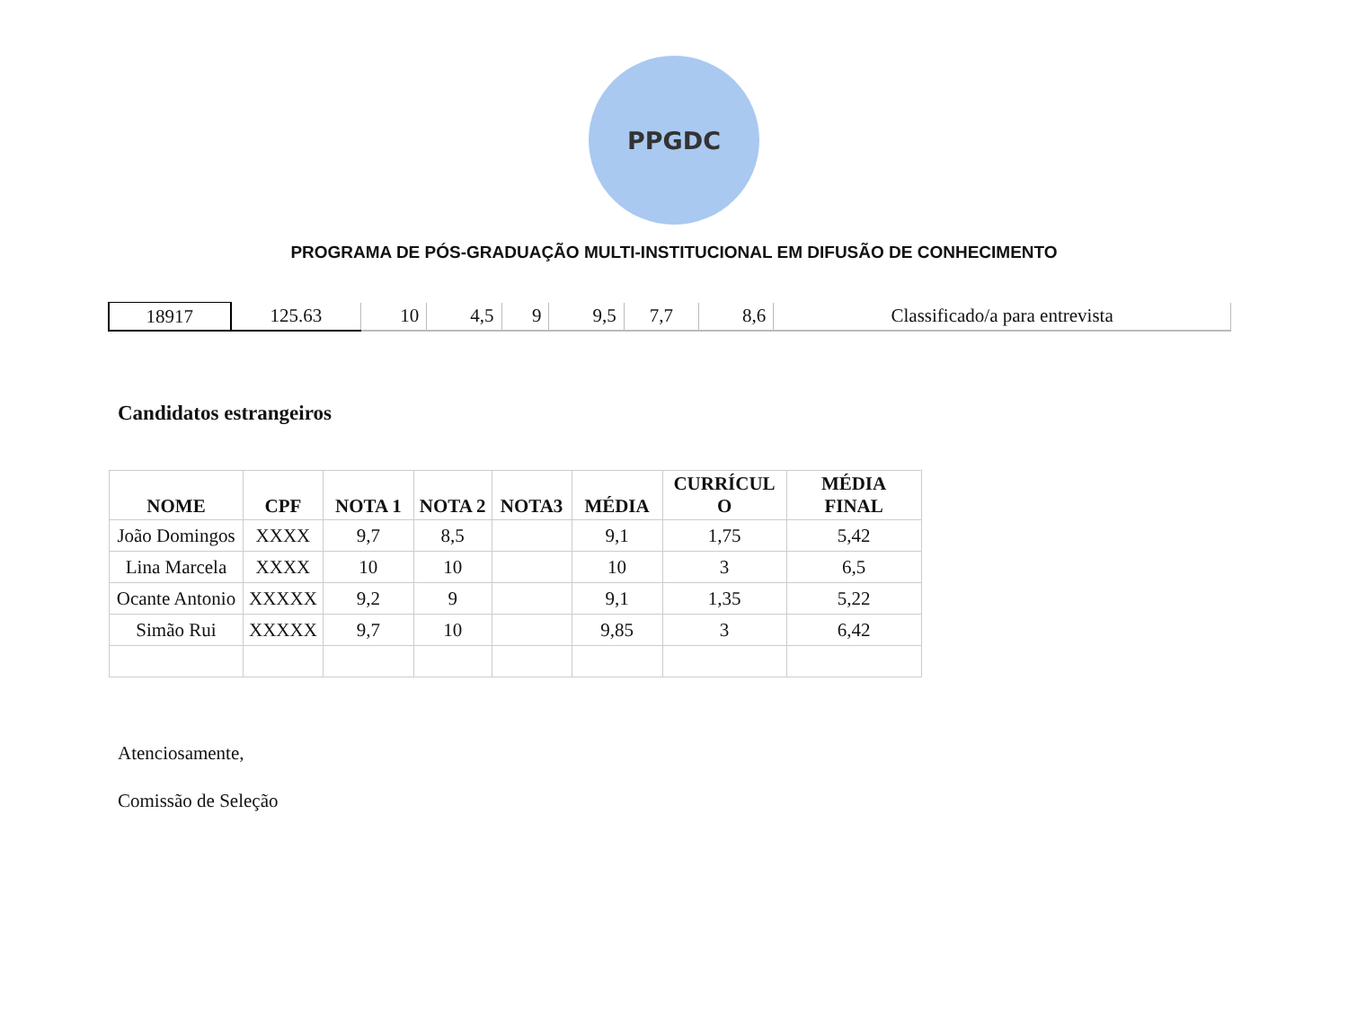PPGDC
PROGRAMA DE PÓS-GRADUAÇÃO MULTI-INSTITUCIONAL EM DIFUSÃO DE CONHECIMENTO
| 18917 | 125.63 | 10 | 4,5 | 9 | 9,5 | 7,7 | 8,6 | Classificado/a para entrevista |
Candidatos estrangeiros
| NOME | CPF | NOTA 1 | NOTA 2 | NOTA3 | MÉDIA | CURRÍCUL O | MÉDIA FINAL |
| --- | --- | --- | --- | --- | --- | --- | --- |
| João Domingos | XXXX | 9,7 | 8,5 | | 9,1 | 1,75 | 5,42 |
| Lina Marcela | XXXX | 10 | 10 | | 10 | 3 | 6,5 |
| Ocante Antonio | XXXXX | 9,2 | 9 | | 9,1 | 1,35 | 5,22 |
| Simão Rui | XXXXX | 9,7 | 10 | | 9,85 | 3 | 6,42 |
Atenciosamente,
Comissão de Seleção